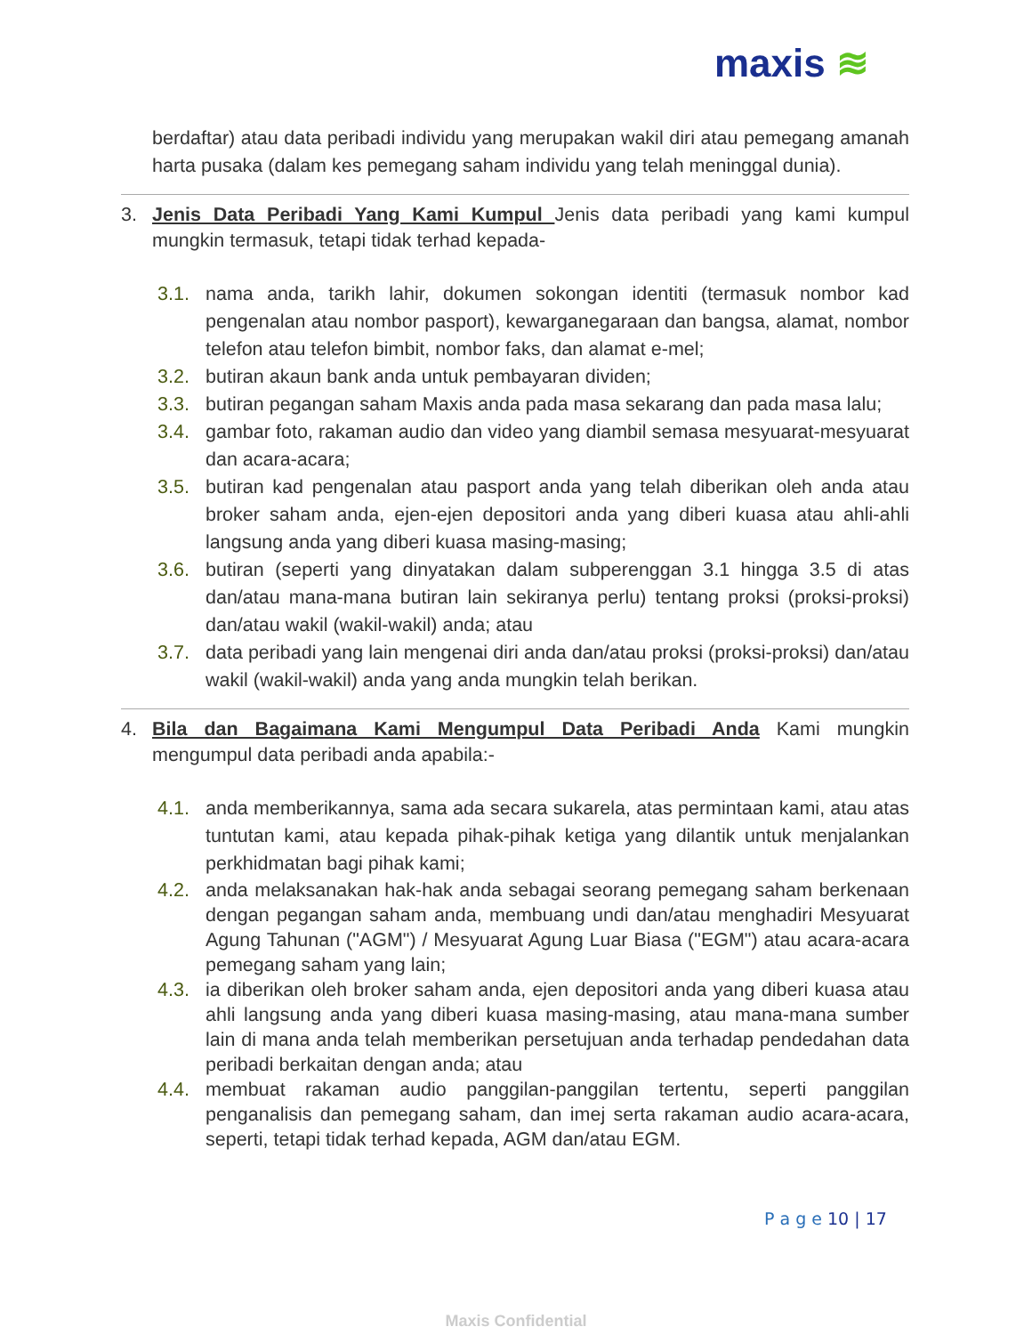maxis ≋
berdaftar) atau data peribadi individu yang merupakan wakil diri atau pemegang amanah harta pusaka (dalam kes pemegang saham individu yang telah meninggal dunia).
3. Jenis Data Peribadi Yang Kami Kumpul Jenis data peribadi yang kami kumpul mungkin termasuk, tetapi tidak terhad kepada-
3.1. nama anda, tarikh lahir, dokumen sokongan identiti (termasuk nombor kad pengenalan atau nombor pasport), kewarganegaraan dan bangsa, alamat, nombor telefon atau telefon bimbit, nombor faks, dan alamat e-mel;
3.2. butiran akaun bank anda untuk pembayaran dividen;
3.3. butiran pegangan saham Maxis anda pada masa sekarang dan pada masa lalu;
3.4. gambar foto, rakaman audio dan video yang diambil semasa mesyuarat-mesyuarat dan acara-acara;
3.5. butiran kad pengenalan atau pasport anda yang telah diberikan oleh anda atau broker saham anda, ejen-ejen depositori anda yang diberi kuasa atau ahli-ahli langsung anda yang diberi kuasa masing-masing;
3.6. butiran (seperti yang dinyatakan dalam subperenggan 3.1 hingga 3.5 di atas dan/atau mana-mana butiran lain sekiranya perlu) tentang proksi (proksi-proksi) dan/atau wakil (wakil-wakil) anda; atau
3.7. data peribadi yang lain mengenai diri anda dan/atau proksi (proksi-proksi) dan/atau wakil (wakil-wakil) anda yang anda mungkin telah berikan.
4. Bila dan Bagaimana Kami Mengumpul Data Peribadi Anda Kami mungkin mengumpul data peribadi anda apabila:-
4.1. anda memberikannya, sama ada secara sukarela, atas permintaan kami, atau atas tuntutan kami, atau kepada pihak-pihak ketiga yang dilantik untuk menjalankan perkhidmatan bagi pihak kami;
4.2. anda melaksanakan hak-hak anda sebagai seorang pemegang saham berkenaan dengan pegangan saham anda, membuang undi dan/atau menghadiri Mesyuarat Agung Tahunan ("AGM") / Mesyuarat Agung Luar Biasa ("EGM") atau acara-acara pemegang saham yang lain;
4.3. ia diberikan oleh broker saham anda, ejen depositori anda yang diberi kuasa atau ahli langsung anda yang diberi kuasa masing-masing, atau mana-mana sumber lain di mana anda telah memberikan persetujuan anda terhadap pendedahan data peribadi berkaitan dengan anda; atau
4.4. membuat rakaman audio panggilan-panggilan tertentu, seperti panggilan penganalisis dan pemegang saham, dan imej serta rakaman audio acara-acara, seperti, tetapi tidak terhad kepada, AGM dan/atau EGM.
P a g e 10 | 17
Maxis Confidential